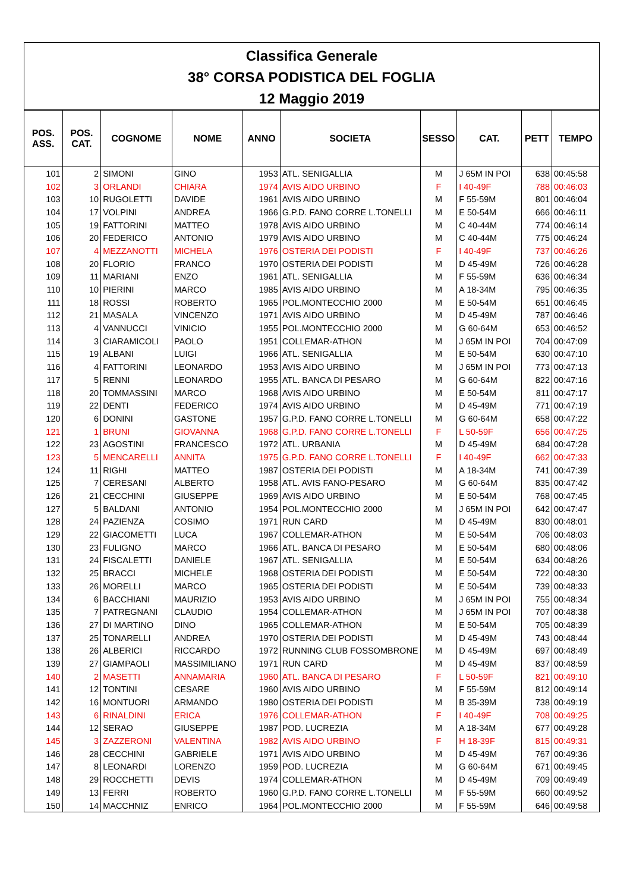| Classifica Generale |
| 38° CORSA PODISTICA DEL FOGLIA |
| 12 Maggio 2019 |
| POS. ASS. | POS. CAT. | COGNOME | NOME | ANNO | SOCIETA | SESSO | CAT. | PETT | TEMPO |
| --- | --- | --- | --- | --- | --- | --- | --- | --- | --- |
| 101 | 2 | SIMONI | GINO | 1953 | ATL. SENIGALLIA | M | J 65M IN POI | 638 | 00:45:58 |
| 102 | 3 | ORLANDI | CHIARA | 1974 | AVIS AIDO URBINO | F | I 40-49F | 788 | 00:46:03 |
| 103 | 10 | RUGOLETTI | DAVIDE | 1961 | AVIS AIDO URBINO | M | F 55-59M | 801 | 00:46:04 |
| 104 | 17 | VOLPINI | ANDREA | 1966 | G.P.D. FANO CORRE L.TONELLI | M | E 50-54M | 666 | 00:46:11 |
| 105 | 19 | FATTORINI | MATTEO | 1978 | AVIS AIDO URBINO | M | C 40-44M | 774 | 00:46:14 |
| 106 | 20 | FEDERICO | ANTONIO | 1979 | AVIS AIDO URBINO | M | C 40-44M | 775 | 00:46:24 |
| 107 | 4 | MEZZANOTTI | MICHELA | 1976 | OSTERIA DEI PODISTI | F | I 40-49F | 737 | 00:46:26 |
| 108 | 20 | FLORIO | FRANCO | 1970 | OSTERIA DEI PODISTI | M | D 45-49M | 726 | 00:46:28 |
| 109 | 11 | MARIANI | ENZO | 1961 | ATL. SENIGALLIA | M | F 55-59M | 636 | 00:46:34 |
| 110 | 10 | PIERINI | MARCO | 1985 | AVIS AIDO URBINO | M | A 18-34M | 795 | 00:46:35 |
| 111 | 18 | ROSSI | ROBERTO | 1965 | POL.MONTECCHIO 2000 | M | E 50-54M | 651 | 00:46:45 |
| 112 | 21 | MASALA | VINCENZO | 1971 | AVIS AIDO URBINO | M | D 45-49M | 787 | 00:46:46 |
| 113 | 4 | VANNUCCI | VINICIO | 1955 | POL.MONTECCHIO 2000 | M | G 60-64M | 653 | 00:46:52 |
| 114 | 3 | CIARAMICOLI | PAOLO | 1951 | COLLEMAR-ATHON | M | J 65M IN POI | 704 | 00:47:09 |
| 115 | 19 | ALBANI | LUIGI | 1966 | ATL. SENIGALLIA | M | E 50-54M | 630 | 00:47:10 |
| 116 | 4 | FATTORINI | LEONARDO | 1953 | AVIS AIDO URBINO | M | J 65M IN POI | 773 | 00:47:13 |
| 117 | 5 | RENNI | LEONARDO | 1955 | ATL. BANCA DI PESARO | M | G 60-64M | 822 | 00:47:16 |
| 118 | 20 | TOMMASSINI | MARCO | 1968 | AVIS AIDO URBINO | M | E 50-54M | 811 | 00:47:17 |
| 119 | 22 | DENTI | FEDERICO | 1974 | AVIS AIDO URBINO | M | D 45-49M | 771 | 00:47:19 |
| 120 | 6 | DONINI | GASTONE | 1957 | G.P.D. FANO CORRE L.TONELLI | M | G 60-64M | 658 | 00:47:22 |
| 121 | 1 | BRUNI | GIOVANNA | 1968 | G.P.D. FANO CORRE L.TONELLI | F | L 50-59F | 656 | 00:47:25 |
| 122 | 23 | AGOSTINI | FRANCESCO | 1972 | ATL. URBANIA | M | D 45-49M | 684 | 00:47:28 |
| 123 | 5 | MENCARELLI | ANNITA | 1975 | G.P.D. FANO CORRE L.TONELLI | F | I 40-49F | 662 | 00:47:33 |
| 124 | 11 | RIGHI | MATTEO | 1987 | OSTERIA DEI PODISTI | M | A 18-34M | 741 | 00:47:39 |
| 125 | 7 | CERESANI | ALBERTO | 1958 | ATL. AVIS FANO-PESARO | M | G 60-64M | 835 | 00:47:42 |
| 126 | 21 | CECCHINI | GIUSEPPE | 1969 | AVIS AIDO URBINO | M | E 50-54M | 768 | 00:47:45 |
| 127 | 5 | BALDANI | ANTONIO | 1954 | POL.MONTECCHIO 2000 | M | J 65M IN POI | 642 | 00:47:47 |
| 128 | 24 | PAZIENZA | COSIMO | 1971 | RUN CARD | M | D 45-49M | 830 | 00:48:01 |
| 129 | 22 | GIACOMETTI | LUCA | 1967 | COLLEMAR-ATHON | M | E 50-54M | 706 | 00:48:03 |
| 130 | 23 | FULIGNO | MARCO | 1966 | ATL. BANCA DI PESARO | M | E 50-54M | 680 | 00:48:06 |
| 131 | 24 | FISCALETTI | DANIELE | 1967 | ATL. SENIGALLIA | M | E 50-54M | 634 | 00:48:26 |
| 132 | 25 | BRACCI | MICHELE | 1968 | OSTERIA DEI PODISTI | M | E 50-54M | 722 | 00:48:30 |
| 133 | 26 | MORELLI | MARCO | 1965 | OSTERIA DEI PODISTI | M | E 50-54M | 739 | 00:48:33 |
| 134 | 6 | BACCHIANI | MAURIZIO | 1953 | AVIS AIDO URBINO | M | J 65M IN POI | 755 | 00:48:34 |
| 135 | 7 | PATREGNANI | CLAUDIO | 1954 | COLLEMAR-ATHON | M | J 65M IN POI | 707 | 00:48:38 |
| 136 | 27 | DI MARTINO | DINO | 1965 | COLLEMAR-ATHON | M | E 50-54M | 705 | 00:48:39 |
| 137 | 25 | TONARELLI | ANDREA | 1970 | OSTERIA DEI PODISTI | M | D 45-49M | 743 | 00:48:44 |
| 138 | 26 | ALBERICI | RICCARDO | 1972 | RUNNING CLUB FOSSOMBRONE | M | D 45-49M | 697 | 00:48:49 |
| 139 | 27 | GIAMPAOLI | MASSIMILIANO | 1971 | RUN CARD | M | D 45-49M | 837 | 00:48:59 |
| 140 | 2 | MASETTI | ANNAMARIA | 1960 | ATL. BANCA DI PESARO | F | L 50-59F | 821 | 00:49:10 |
| 141 | 12 | TONTINI | CESARE | 1960 | AVIS AIDO URBINO | M | F 55-59M | 812 | 00:49:14 |
| 142 | 16 | MONTUORI | ARMANDO | 1980 | OSTERIA DEI PODISTI | M | B 35-39M | 738 | 00:49:19 |
| 143 | 6 | RINALDINI | ERICA | 1976 | COLLEMAR-ATHON | F | I 40-49F | 708 | 00:49:25 |
| 144 | 12 | SERAO | GIUSEPPE | 1987 | POD. LUCREZIA | M | A 18-34M | 677 | 00:49:28 |
| 145 | 3 | ZAZZERONI | VALENTINA | 1982 | AVIS AIDO URBINO | F | H 18-39F | 815 | 00:49:31 |
| 146 | 28 | CECCHINI | GABRIELE | 1971 | AVIS AIDO URBINO | M | D 45-49M | 767 | 00:49:36 |
| 147 | 8 | LEONARDI | LORENZO | 1959 | POD. LUCREZIA | M | G 60-64M | 671 | 00:49:45 |
| 148 | 29 | ROCCHETTI | DEVIS | 1974 | COLLEMAR-ATHON | M | D 45-49M | 709 | 00:49:49 |
| 149 | 13 | FERRI | ROBERTO | 1960 | G.P.D. FANO CORRE L.TONELLI | M | F 55-59M | 660 | 00:49:52 |
| 150 | 14 | MACCHNIZ | ENRICO | 1964 | POL.MONTECCHIO 2000 | M | F 55-59M | 646 | 00:49:58 |